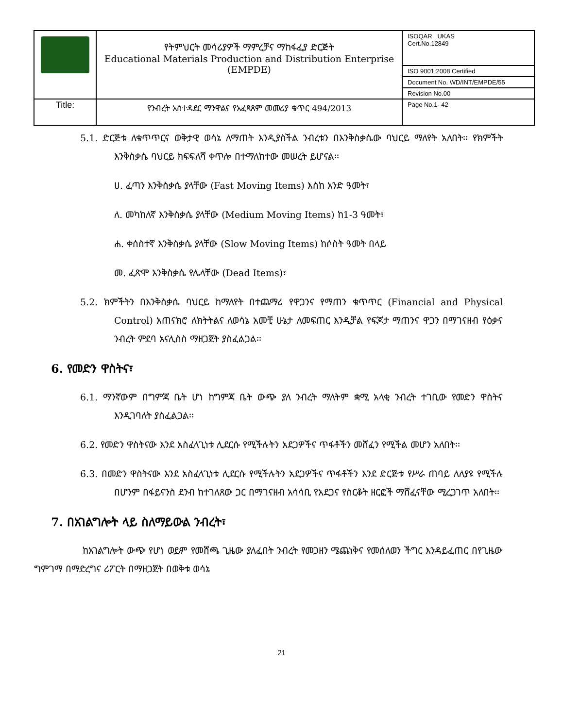| | የትምህርት መሳሪያዎች ማምረቻና ማከፋፈያ ድርጅት Educational Materials Production and Distribution Enterprise (EMPDE) | ISOQAR UKAS Cert.No.12849 |
| | | ISO 9001:2008 Certified |
| | | Document No. WD/INT/EMPDE/55 |
| | | Revision No.00 |
| Title: | የንብረት አስተዳደር ማንዋልና የአፈጻጸም መመሪያ ቁጥር 494/2013 | Page No.1- 42 |
5.1. ድርጅቱ ለቁጥጥርና ወቅታዊ ወሳኔ ለማጠት እንዲያስችል ንብረቱን በእንቅስቃሴው ባህርይ ማለየት አለበት፡፡ የክምችት እንቅስቃሴ ባህርይ ክፍፍለሻ ቀጥሎ በተማለከተው መሠረት ይሆናል፡፡
ሀ. ፈጣን እንቅስቃሴ ያላቸው (Fast Moving Items) እስከ አንድ ዓመት፣
ለ. መካከለኛ እንቅስቃሴ ያላቸው (Medium Moving Items) ከ1-3 ዓመት፣
ሐ. ቀሰስተኛ እንቅስቃሴ ያላቸው (Slow Moving Items) ከሶስት ዓመት በላይ
መ. ፈጽሞ እንቅስቃሴ የሌላቸው (Dead Items)፣
5.2. ክምችትን በእንቅስቃሴ ባህርይ ከማለየት በተጨማሪ የዋጋንና የማጠን ቁጥጥር (Financial and Physical Control) አጠናክሮ ለክትትልና ለወሳኔ አመቺ ሁኔታ ለመፍጠር እንዲቻል የፍጆታ ማጠንና ዋጋን በማገናዘብ የዕቃና ንብረት ምደባ አናሊስስ ማዘጋጀት ያስፈልጋል፡፡
6. የመድን ዋስትና፣
6.1. ማንኛውም በግምጃ ቤት ሆነ ከግምጃ ቤት ውጭ ያለ ንብረት ማለትም ቋሚ አላቂ ንብረት ተገቢው የመድን ዋስትና እንዲገባለት ያስፈልጋል፡፡
6.2. የመድን ዋስትናው እንደ አስፈላጊነቱ ሊደርሱ የሚችሉትን አደጋዎችና ጥፋቶችን መሸፈን የሚችል መሆን አለበት፡፡
6.3. በመድን ዋስትናው እንደ አስፈላጊነቱ ሊደርሱ የሚችሉትን አደጋዎችና ጥፋቶችን እንደ ድርጅቱ የሥራ ጠባይ ለለያዩ የሚችሉ በሆንም በፋይናንስ ደንብ ከተገለጸው ጋር በማገናዘብ አሳሳቢ የአደጋና የስርቆት ዘርፎች ማሸፈናቸው ሚረጋገጥ አለበት፡፡
7. በአገልግሎት ላይ ስለማይውል ንብረት፣
ከአገልግሎት ውጭ የሆነ ወይም የመሸጫ ጊዜው ያለፈበት ንብረት የመጋዘን ሜጨነቅና የመሰለወን ችግር እንዳይፈጠር በየጊዜው ግምገማ በማድረግና ሪፖርት በማዘጋጀት በወቅቱ ወሳኔ
21